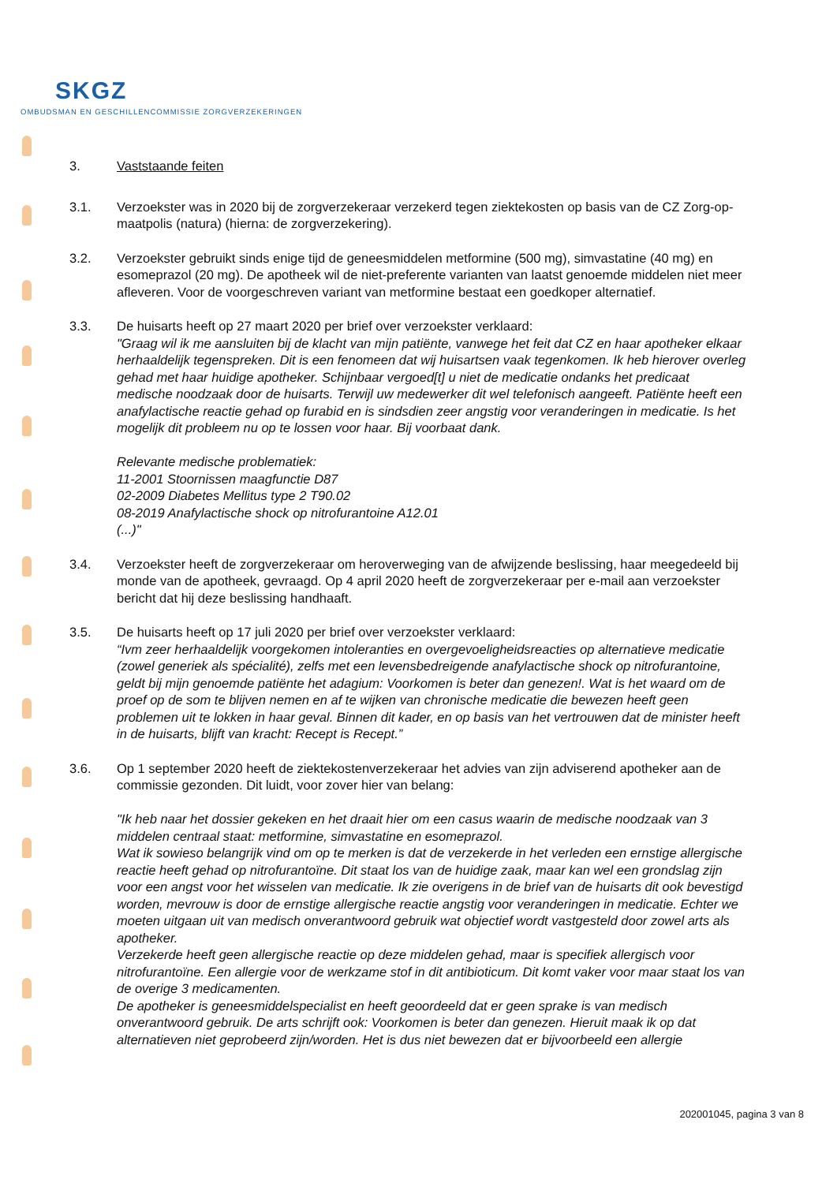SKGZ
OMBUDSMAN EN GESCHILLENCOMMISSIE ZORGVERZEKERINGEN
3. Vaststaande feiten
3.1. Verzoekster was in 2020 bij de zorgverzekeraar verzekerd tegen ziektekosten op basis van de CZ Zorg-op-maatpolis (natura) (hierna: de zorgverzekering).
3.2. Verzoekster gebruikt sinds enige tijd de geneesmiddelen metformine (500 mg), simvastatine (40 mg) en esomeprazol (20 mg). De apotheek wil de niet-preferente varianten van laatst genoemde middelen niet meer afleveren. Voor de voorgeschreven variant van metformine bestaat een goedkoper alternatief.
3.3. De huisarts heeft op 27 maart 2020 per brief over verzoekster verklaard:
"Graag wil ik me aansluiten bij de klacht van mijn patiënte, vanwege het feit dat CZ en haar apotheker elkaar herhaaldelijk tegenspreken. Dit is een fenomeen dat wij huisartsen vaak tegenkomen. Ik heb hierover overleg gehad met haar huidige apotheker. Schijnbaar vergoed[t] u niet de medicatie ondanks het predicaat medische noodzaak door de huisarts. Terwijl uw medewerker dit wel telefonisch aangeeft. Patiënte heeft een anafylactische reactie gehad op furabid en is sindsdien zeer angstig voor veranderingen in medicatie. Is het mogelijk dit probleem nu op te lossen voor haar. Bij voorbaat dank.
Relevante medische problematiek:
11-2001 Stoornissen maagfunctie D87
02-2009 Diabetes Mellitus type 2 T90.02
08-2019 Anafylactische shock op nitrofurantoine A12.01
(...)"
3.4. Verzoekster heeft de zorgverzekeraar om heroverweging van de afwijzende beslissing, haar meegedeeld bij monde van de apotheek, gevraagd. Op 4 april 2020 heeft de zorgverzekeraar per e-mail aan verzoekster bericht dat hij deze beslissing handhaaft.
3.5. De huisarts heeft op 17 juli 2020 per brief over verzoekster verklaard:
“Ivm zeer herhaaldelijk voorgekomen intoleranties en overgevoeligheidsreacties op alternatieve medicatie (zowel generiek als spécialité), zelfs met een levensbedreigende anafylactische shock op nitrofurantoine, geldt bij mijn genoemde patiënte het adagium: Voorkomen is beter dan genezen!. Wat is het waard om de proef op de som te blijven nemen en af te wijken van chronische medicatie die bewezen heeft geen problemen uit te lokken in haar geval. Binnen dit kader, en op basis van het vertrouwen dat de minister heeft in de huisarts, blijft van kracht: Recept is Recept.”
3.6. Op 1 september 2020 heeft de ziektekostenverzekeraar het advies van zijn adviserend apotheker aan de commissie gezonden. Dit luidt, voor zover hier van belang:
"Ik heb naar het dossier gekeken en het draait hier om een casus waarin de medische noodzaak van 3 middelen centraal staat: metformine, simvastatine en esomeprazol.
Wat ik sowieso belangrijk vind om op te merken is dat de verzekerde in het verleden een ernstige allergische reactie heeft gehad op nitrofurantoïne. Dit staat los van de huidige zaak, maar kan wel een grondslag zijn voor een angst voor het wisselen van medicatie. Ik zie overigens in de brief van de huisarts dit ook bevestigd worden, mevrouw is door de ernstige allergische reactie angstig voor veranderingen in medicatie. Echter we moeten uitgaan uit van medisch onverantwoord gebruik wat objectief wordt vastgesteld door zowel arts als apotheker.
Verzekerde heeft geen allergische reactie op deze middelen gehad, maar is specifiek allergisch voor nitrofurantoïne. Een allergie voor de werkzame stof in dit antibioticum. Dit komt vaker voor maar staat los van de overige 3 medicamenten.
De apotheker is geneesmiddelspecialist en heeft geoordeeld dat er geen sprake is van medisch onverantwoord gebruik. De arts schrijft ook: Voorkomen is beter dan genezen. Hieruit maak ik op dat alternatieven niet geprobeerd zijn/worden. Het is dus niet bewezen dat er bijvoorbeeld een allergie
202001045, pagina 3 van 8